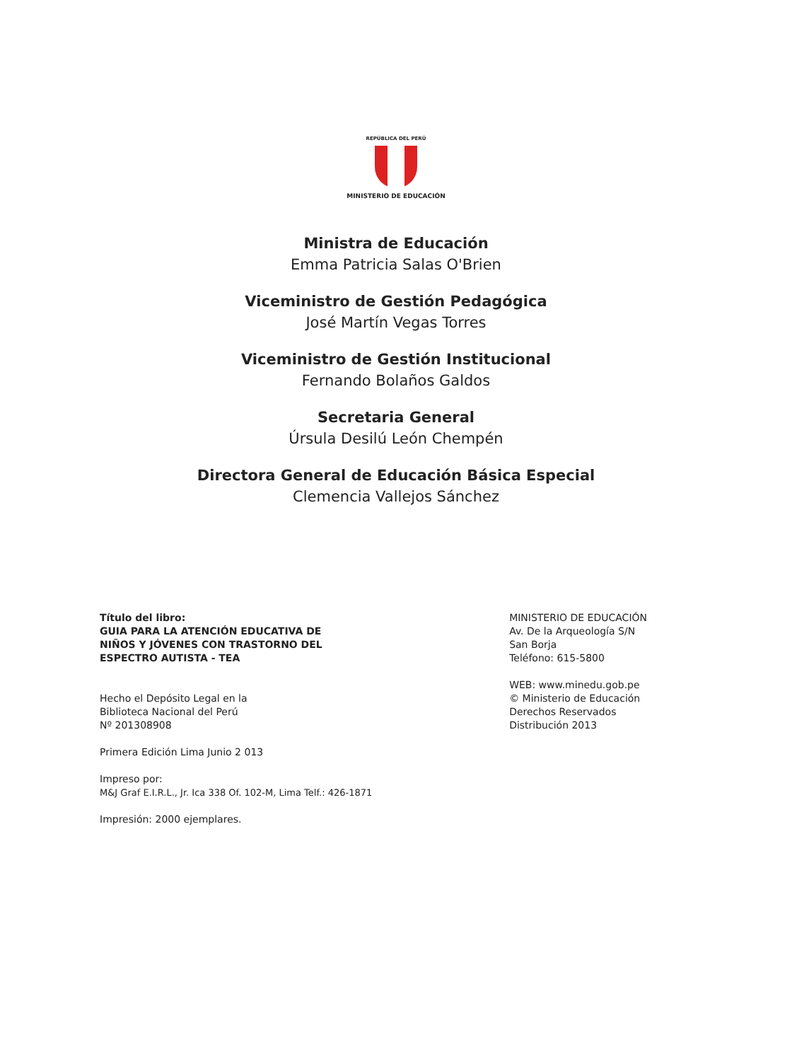REPÚBLICA DEL PERÚ
MINISTERIO DE EDUCACIÓN
Ministra de Educación
Emma Patricia Salas O'Brien
Viceministro de Gestión Pedagógica
José Martín Vegas Torres
Viceministro de Gestión Institucional
Fernando Bolaños Galdos
Secretaria General
Úrsula Desilú León Chempén
Directora General de Educación Básica Especial
Clemencia Vallejos Sánchez
Título del libro:
GUIA PARA LA ATENCIÓN EDUCATIVA DE
NIÑOS Y JÓVENES CON TRASTORNO DEL
ESPECTRO AUTISTA - TEA
Hecho el Depósito Legal en la
Biblioteca Nacional del Perú
Nº 201308908
Primera Edición Lima Junio 2 013
Impreso por:
M&J Graf E.I.R.L., Jr. Ica 338 Of. 102-M, Lima Telf.: 426-1871
Impresión: 2000 ejemplares.
MINISTERIO DE EDUCACIÓN
Av. De la Arqueología S/N
San Borja
Teléfono: 615-5800
WEB: www.minedu.gob.pe
© Ministerio de Educación
Derechos Reservados
Distribución 2013